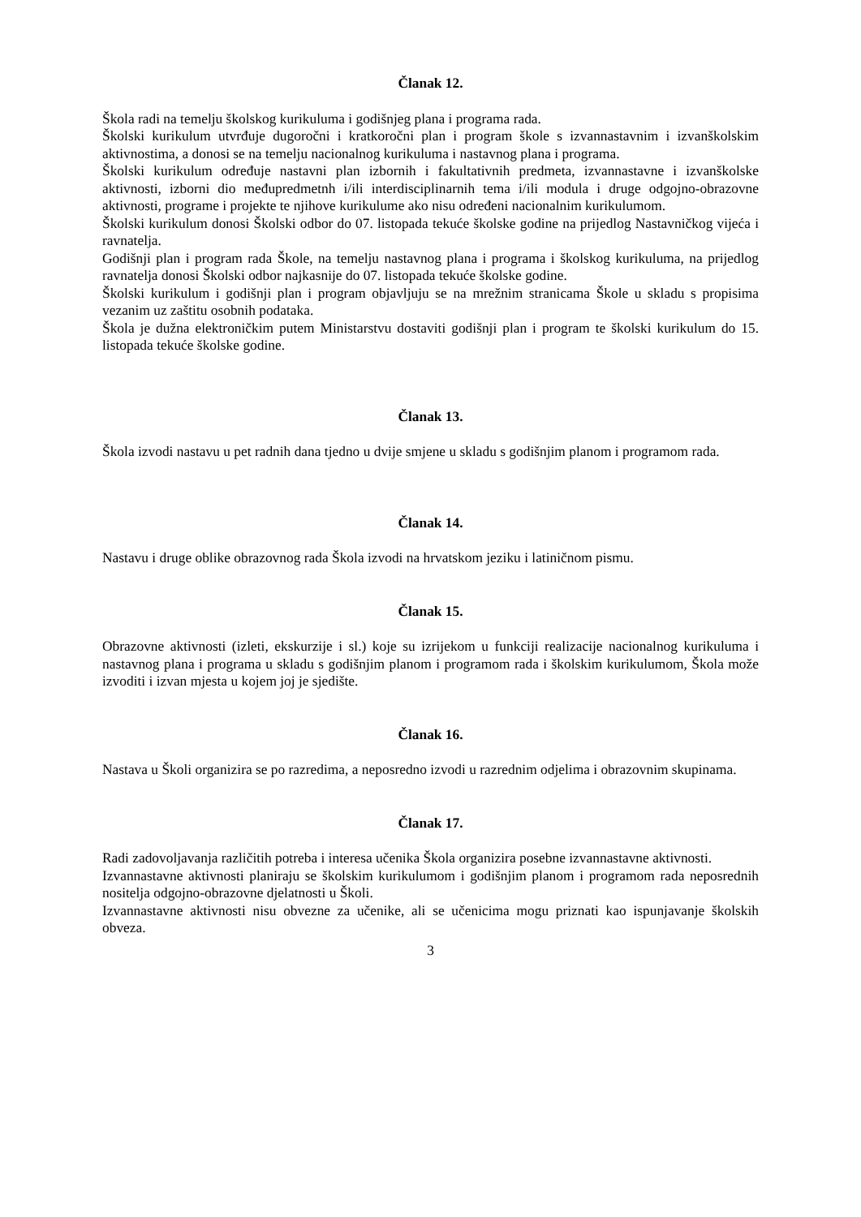Članak 12.
Škola radi na temelju školskog kurikuluma i godišnjeg plana i programa rada.
Školski kurikulum utvrđuje dugoročni i kratkoročni plan i program škole s izvannastavnim i izvanškolskim aktivnostima, a donosi se na temelju nacionalnog kurikuluma i nastavnog plana i programa.
Školski kurikulum određuje nastavni plan izbornih i fakultativnih predmeta, izvannastavne i izvanškolske aktivnosti, izborni dio međupredmetnh i/ili interdisciplinarnih tema i/ili modula i druge odgojno-obrazovne aktivnosti, programe i projekte te njihove kurikulume ako nisu određeni nacionalnim kurikulumom.
Školski kurikulum donosi Školski odbor do 07. listopada tekuće školske godine na prijedlog Nastavničkog vijeća i ravnatelja.
Godišnji plan i program rada Škole, na temelju nastavnog plana i programa i školskog kurikuluma, na prijedlog ravnatelja donosi Školski odbor najkasnije do 07. listopada tekuće školske godine.
Školski kurikulum i godišnji plan i program objavljuju se na mrežnim stranicama Škole u skladu s propisima vezanim uz zaštitu osobnih podataka.
Škola je dužna elektroničkim putem Ministarstvu dostaviti godišnji plan i program te školski kurikulum do 15. listopada tekuće školske godine.
Članak 13.
Škola izvodi nastavu u pet radnih dana tjedno u dvije smjene u skladu s godišnjim planom i programom rada.
Članak 14.
Nastavu i druge oblike obrazovnog rada Škola izvodi na hrvatskom jeziku i latiničnom pismu.
Članak 15.
Obrazovne aktivnosti (izleti, ekskurzije i sl.) koje su izrijekom u funkciji realizacije nacionalnog kurikuluma i nastavnog plana i programa u skladu s godišnjim planom i programom rada i školskim kurikulumom, Škola može izvoditi i izvan mjesta u kojem joj je sjedište.
Članak 16.
Nastava u Školi organizira se po razredima, a neposredno izvodi u razrednim odjelima i obrazovnim skupinama.
Članak 17.
Radi zadovoljavanja različitih potreba i interesa učenika Škola organizira posebne izvannastavne aktivnosti.
Izvannastavne aktivnosti planiraju se školskim kurikulumom i godišnjim planom i programom rada neposrednih nositelja odgojno-obrazovne djelatnosti u Školi.
Izvannastavne aktivnosti nisu obvezne za učenike, ali se učenicima mogu priznati kao ispunjavanje školskih obveza.
3